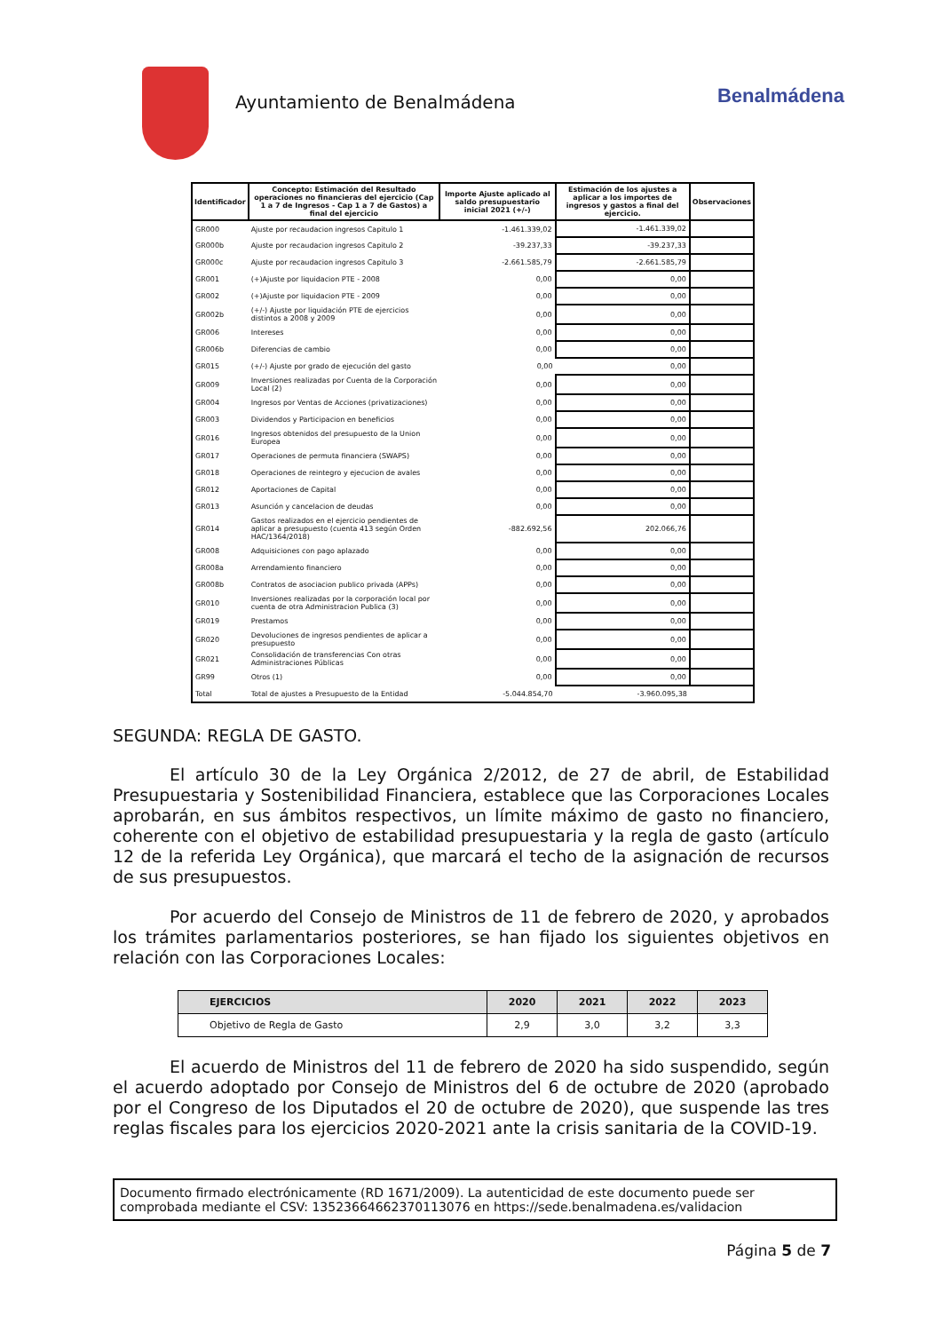Ayuntamiento de Benalmádena
Benalmádena
| Identificador | Concepto: Estimación del Resultado operaciones no financieras del ejercicio (Cap 1 a 7 de Ingresos - Cap 1 a 7 de Gastos) a final del ejercicio | Importe Ajuste aplicado al saldo presupuestario inicial 2021 (+/-) | Estimación de los ajustes a aplicar a los importes de ingresos y gastos a final del ejercicio. | Observaciones |
| --- | --- | --- | --- | --- |
| GR000 | Ajuste por recaudacion ingresos Capitulo 1 | -1.461.339,02 | -1.461.339,02 | |
| GR000b | Ajuste por recaudacion ingresos Capitulo 2 | -39.237,33 | -39.237,33 | |
| GR000c | Ajuste por recaudacion ingresos Capitulo 3 | -2.661.585,79 | -2.661.585,79 | |
| GR001 | (+)Ajuste por liquidacion PTE - 2008 | 0,00 | 0,00 | |
| GR002 | (+)Ajuste por liquidacion PTE - 2009 | 0,00 | 0,00 | |
| GR002b | (+/-) Ajuste por liquidación PTE de ejercicios distintos a 2008 y 2009 | 0,00 | 0,00 | |
| GR006 | Intereses | 0,00 | 0,00 | |
| GR006b | Diferencias de cambio | 0,00 | 0,00 | |
| GR015 | (+/-) Ajuste por grado de ejecución del gasto | 0,00 | 0,00 | |
| GR009 | Inversiones realizadas por Cuenta de la Corporación Local (2) | 0,00 | 0,00 | |
| GR004 | Ingresos por Ventas de Acciones (privatizaciones) | 0,00 | 0,00 | |
| GR003 | Dividendos y Participacion en beneficios | 0,00 | 0,00 | |
| GR016 | Ingresos obtenidos del presupuesto de la Union Europea | 0,00 | 0,00 | |
| GR017 | Operaciones de permuta financiera (SWAPS) | 0,00 | 0,00 | |
| GR018 | Operaciones de reintegro y ejecucion de avales | 0,00 | 0,00 | |
| GR012 | Aportaciones de Capital | 0,00 | 0,00 | |
| GR013 | Asunción y cancelacion de deudas | 0,00 | 0,00 | |
| GR014 | Gastos realizados en el ejercicio pendientes de aplicar a presupuesto (cuenta 413 según Orden HAC/1364/2018) | -882.692,56 | 202.066,76 | |
| GR008 | Adquisiciones con pago aplazado | 0,00 | 0,00 | |
| GR008a | Arrendamiento financiero | 0,00 | 0,00 | |
| GR008b | Contratos de asociacion publico privada (APPs) | 0,00 | 0,00 | |
| GR010 | Inversiones realizadas por la corporación local por cuenta de otra Administracion Publica (3) | 0,00 | 0,00 | |
| GR019 | Prestamos | 0,00 | 0,00 | |
| GR020 | Devoluciones de ingresos pendientes de aplicar a presupuesto | 0,00 | 0,00 | |
| GR021 | Consolidación de transferencias Con otras Administraciones Públicas | 0,00 | 0,00 | |
| GR99 | Otros (1) | 0,00 | 0,00 | |
| Total | Total de ajustes a Presupuesto de la Entidad | -5.044.854,70 | -3.960.095,38 | |
SEGUNDA: REGLA DE GASTO.
El artículo 30 de la Ley Orgánica 2/2012, de 27 de abril, de Estabilidad Presupuestaria y Sostenibilidad Financiera, establece que las Corporaciones Locales aprobarán, en sus ámbitos respectivos, un límite máximo de gasto no financiero, coherente con el objetivo de estabilidad presupuestaria y la regla de gasto (artículo 12 de la referida Ley Orgánica), que marcará el techo de la asignación de recursos de sus presupuestos.
Por acuerdo del Consejo de Ministros de 11 de febrero de 2020, y aprobados los trámites parlamentarios posteriores, se han fijado los siguientes objetivos en relación con las Corporaciones Locales:
| EJERCICIOS | 2020 | 2021 | 2022 | 2023 |
| --- | --- | --- | --- | --- |
| Objetivo de Regla de Gasto | 2,9 | 3,0 | 3,2 | 3,3 |
El acuerdo de Ministros del 11 de febrero de 2020 ha sido suspendido, según el acuerdo adoptado por Consejo de Ministros del 6 de octubre de 2020 (aprobado por el Congreso de los Diputados el 20 de octubre de 2020), que suspende las tres reglas fiscales para los ejercicios 2020-2021 ante la crisis sanitaria de la COVID-19.
Documento firmado electrónicamente (RD 1671/2009). La autenticidad de este documento puede ser comprobada mediante el CSV: 13523664662370113076 en https://sede.benalmadena.es/validacion
Página 5 de 7